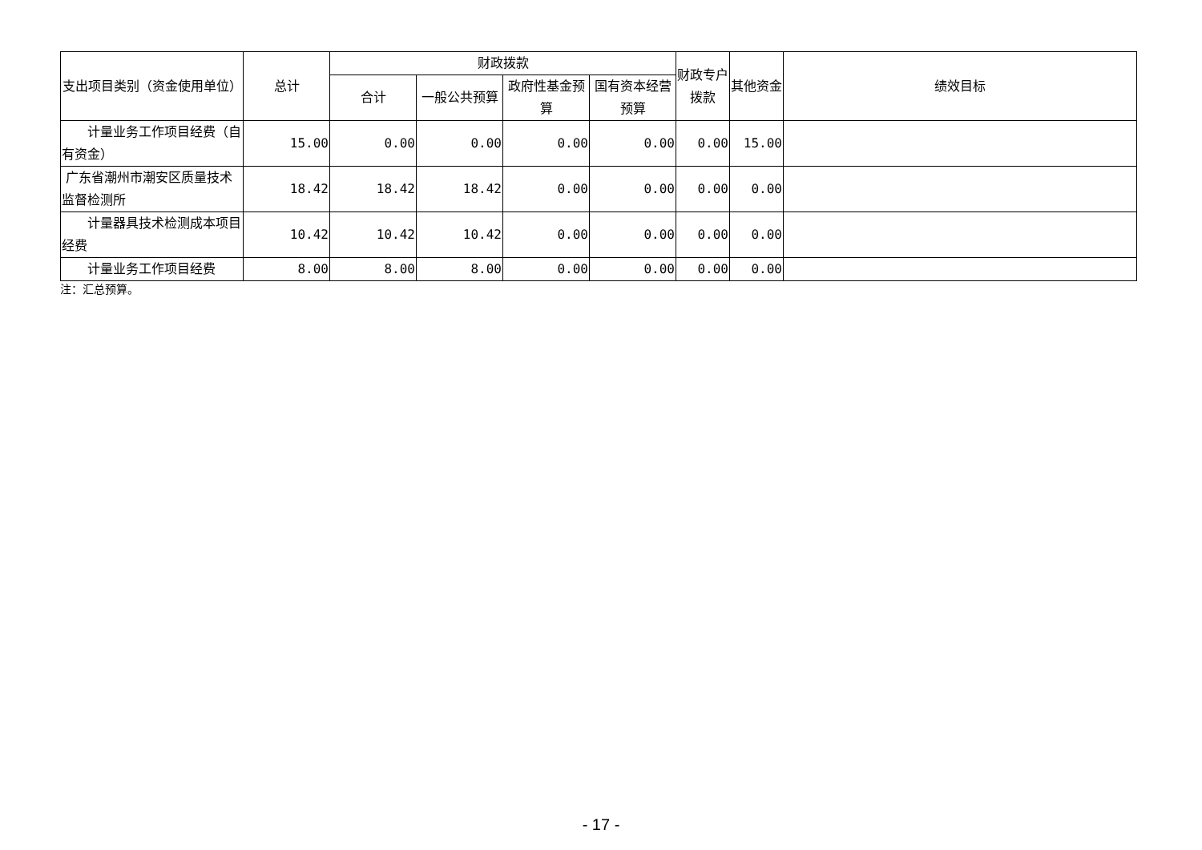| 支出项目类别（资金使用单位） | 总计 | 财政拨款 | | | | 财政专户拨款 | 其他资金 | 绩效目标 |
| --- | --- | --- | --- | --- | --- | --- | --- | --- |
| | | 合计 | 一般公共预算 | 政府性基金预算 | 国有资本经营预算 | | | |
| 计量业务工作项目经费（自有资金） | 15.00 | 0.00 | 0.00 | 0.00 | 0.00 | 0.00 | 15.00 | |
| 广东省潮州市潮安区质量技术监督检测所 | 18.42 | 18.42 | 18.42 | 0.00 | 0.00 | 0.00 | 0.00 | |
| 计量器具技术检测成本项目经费 | 10.42 | 10.42 | 10.42 | 0.00 | 0.00 | 0.00 | 0.00 | |
| 计量业务工作项目经费 | 8.00 | 8.00 | 8.00 | 0.00 | 0.00 | 0.00 | 0.00 | |
注：汇总预算。
- 17 -